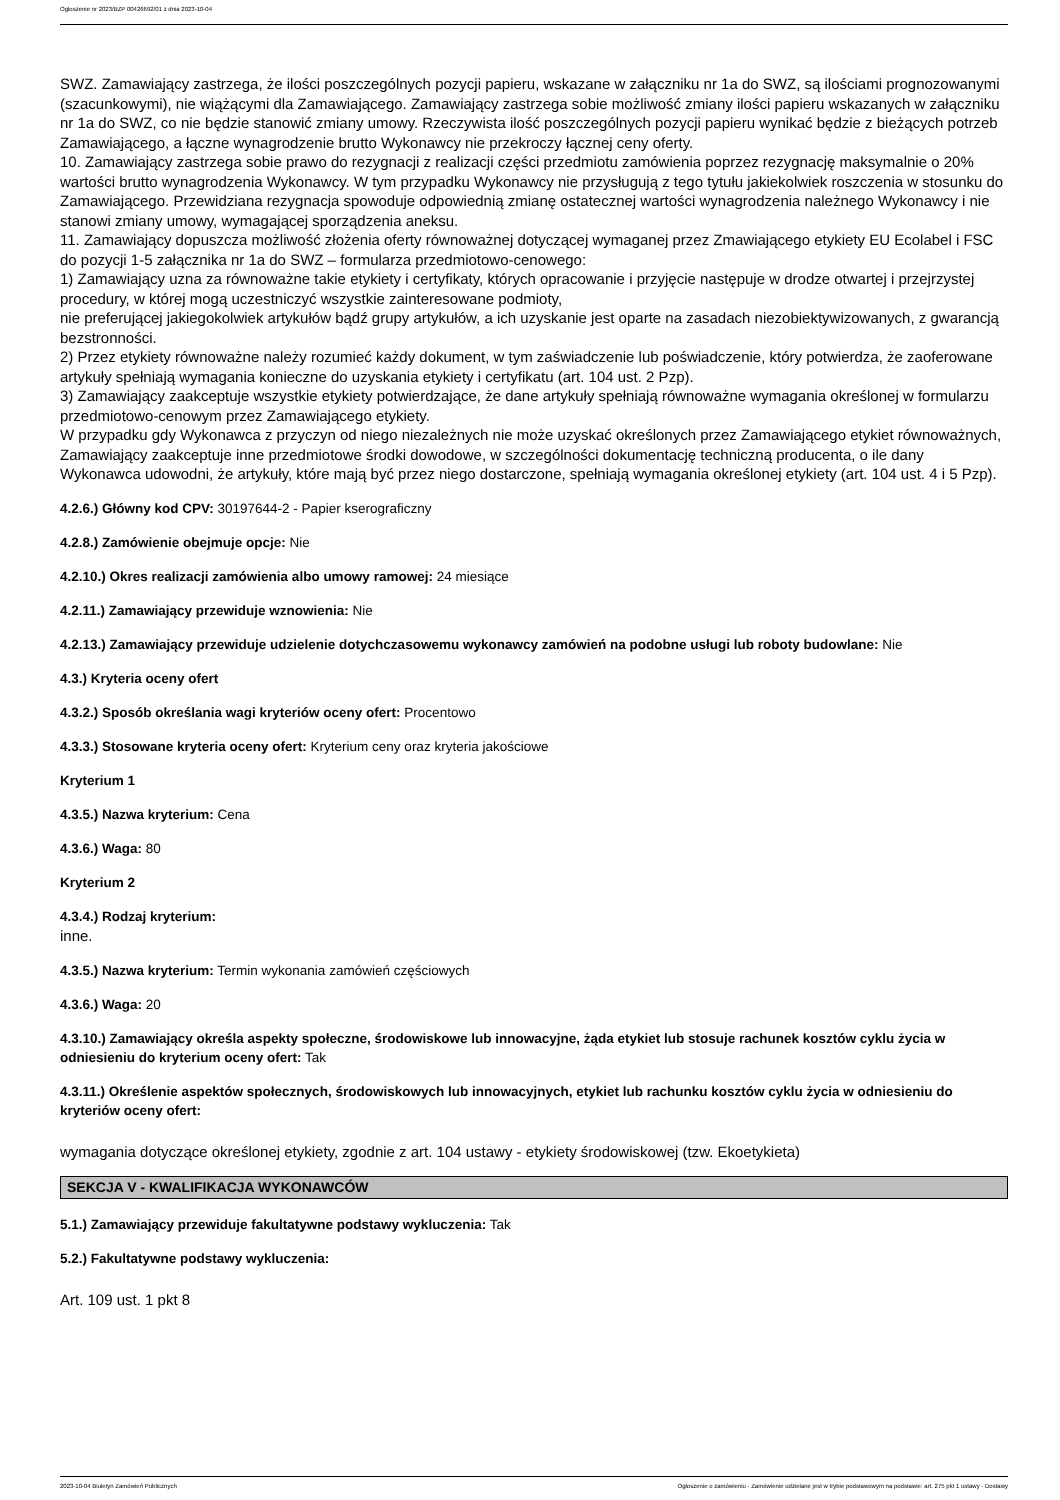Ogłoszenie nr 2023/BZP 00426692/01 z dnia 2023-10-04
SWZ. Zamawiający zastrzega, że ilości poszczególnych pozycji papieru, wskazane w załączniku nr 1a do SWZ, są ilościami prognozowanymi (szacunkowymi), nie wiążącymi dla Zamawiającego. Zamawiający zastrzega sobie możliwość zmiany ilości papieru wskazanych w załączniku nr 1a do SWZ, co nie będzie stanowić zmiany umowy. Rzeczywista ilość poszczególnych pozycji papieru wynikać będzie z bieżących potrzeb Zamawiającego, a łączne wynagrodzenie brutto Wykonawcy nie przekroczy łącznej ceny oferty.
10. Zamawiający zastrzega sobie prawo do rezygnacji z realizacji części przedmiotu zamówienia poprzez rezygnację maksymalnie o 20% wartości brutto wynagrodzenia Wykonawcy. W tym przypadku Wykonawcy nie przysługują z tego tytułu jakiekolwiek roszczenia w stosunku do Zamawiającego. Przewidziana rezygnacja spowoduje odpowiednią zmianę ostatecznej wartości wynagrodzenia należnego Wykonawcy i nie stanowi zmiany umowy, wymagającej sporządzenia aneksu.
11. Zamawiający dopuszcza możliwość złożenia oferty równoważnej dotyczącej wymaganej przez Zmawiającego etykiety EU Ecolabel i FSC do pozycji 1-5 załącznika nr 1a do SWZ – formularza przedmiotowo-cenowego:
1) Zamawiający uzna za równoważne takie etykiety i certyfikaty, których opracowanie i przyjęcie następuje w drodze otwartej i przejrzystej procedury, w której mogą uczestniczyć wszystkie zainteresowane podmioty,
nie preferującej jakiegokolwiek artykułów bądź grupy artykułów, a ich uzyskanie jest oparte na zasadach niezobiektywizowanych, z gwarancją bezstronności.
2) Przez etykiety równoważne należy rozumieć każdy dokument, w tym zaświadczenie lub poświadczenie, który potwierdza, że zaoferowane artykuły spełniają wymagania konieczne do uzyskania etykiety i certyfikatu (art. 104 ust. 2 Pzp).
3) Zamawiający zaakceptuje wszystkie etykiety potwierdzające, że dane artykuły spełniają równoważne wymagania określonej w formularzu przedmiotowo-cenowym przez Zamawiającego etykiety.
W przypadku gdy Wykonawca z przyczyn od niego niezależnych nie może uzyskać określonych przez Zamawiającego etykiet równoważnych, Zamawiający zaakceptuje inne przedmiotowe środki dowodowe, w szczególności dokumentację techniczną producenta, o ile dany Wykonawca udowodni, że artykuły, które mają być przez niego dostarczone, spełniają wymagania określonej etykiety (art. 104 ust. 4 i 5 Pzp).
4.2.6.) Główny kod CPV: 30197644-2 - Papier kserograficzny
4.2.8.) Zamówienie obejmuje opcje: Nie
4.2.10.) Okres realizacji zamówienia albo umowy ramowej: 24 miesiące
4.2.11.) Zamawiający przewiduje wznowienia: Nie
4.2.13.) Zamawiający przewiduje udzielenie dotychczasowemu wykonawcy zamówień na podobne usługi lub roboty budowlane: Nie
4.3.) Kryteria oceny ofert
4.3.2.) Sposób określania wagi kryteriów oceny ofert: Procentowo
4.3.3.) Stosowane kryteria oceny ofert: Kryterium ceny oraz kryteria jakościowe
Kryterium 1
4.3.5.) Nazwa kryterium: Cena
4.3.6.) Waga: 80
Kryterium 2
4.3.4.) Rodzaj kryterium:
inne.
4.3.5.) Nazwa kryterium: Termin wykonania zamówień częściowych
4.3.6.) Waga: 20
4.3.10.) Zamawiający określa aspekty społeczne, środowiskowe lub innowacyjne, żąda etykiet lub stosuje rachunek kosztów cyklu życia w odniesieniu do kryterium oceny ofert: Tak
4.3.11.) Określenie aspektów społecznych, środowiskowych lub innowacyjnych, etykiet lub rachunku kosztów cyklu życia w odniesieniu do kryteriów oceny ofert:
wymagania dotyczące określonej etykiety, zgodnie z art. 104 ustawy - etykiety środowiskowej (tzw. Ekoetykieta)
SEKCJA V - KWALIFIKACJA WYKONAWCÓW
5.1.) Zamawiający przewiduje fakultatywne podstawy wykluczenia: Tak
5.2.) Fakultatywne podstawy wykluczenia:
Art. 109 ust. 1 pkt 8
2023-10-04 Biuletyn Zamówień Publicznych Ogłoszenie o zamówieniu - Zamówienie udzielane jest w trybie podstawowym na podstawie: art. 275 pkt 1 ustawy - Dostawy